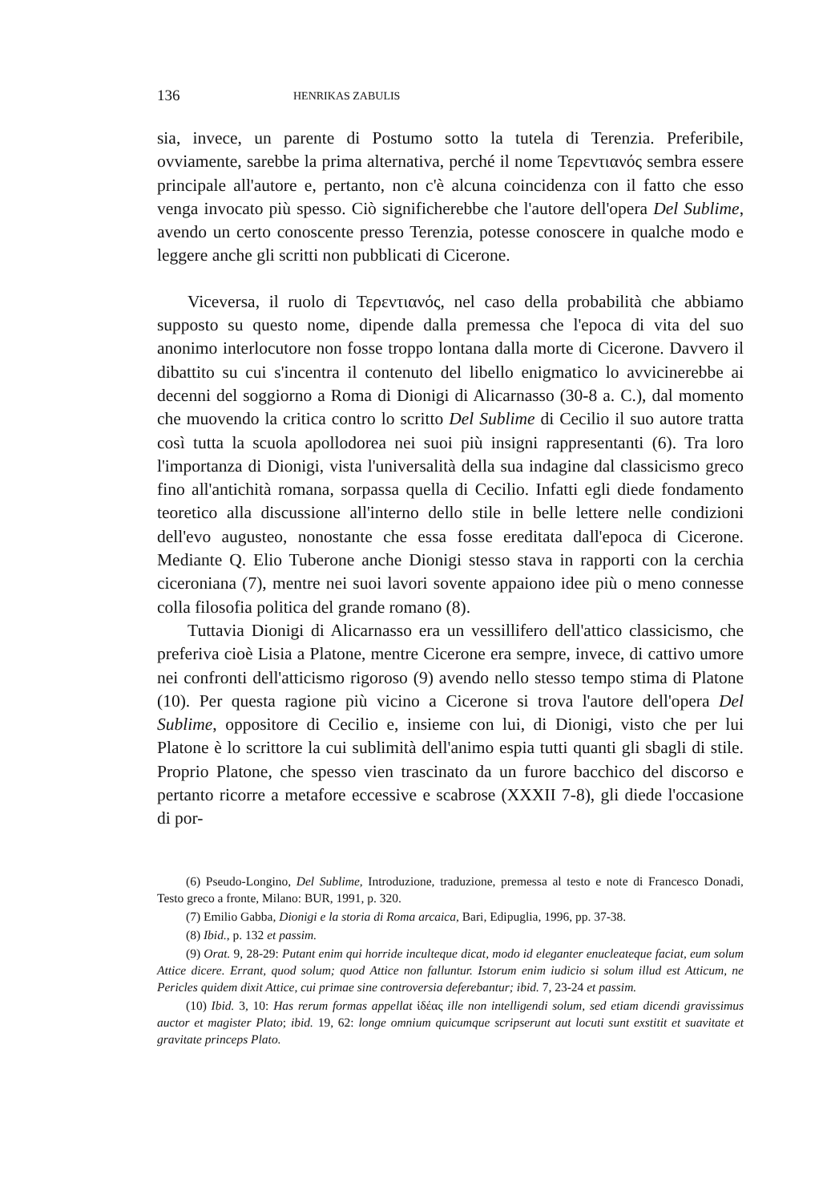136 HENRIKAS ZABULIS
sia, invece, un parente di Postumo sotto la tutela di Terenzia. Preferibile, ovviamente, sarebbe la prima alternativa, perché il nome Τερεντιανός sembra essere principale all'autore e, pertanto, non c'è alcuna coincidenza con il fatto che esso venga invocato più spesso. Ciò significherebbe che l'autore dell'opera Del Sublime, avendo un certo conoscente presso Terenzia, potesse conoscere in qualche modo e leggere anche gli scritti non pubblicati di Cicerone.
Viceversa, il ruolo di Τερεντιανός, nel caso della probabilità che abbiamo supposto su questo nome, dipende dalla premessa che l'epoca di vita del suo anonimo interlocutore non fosse troppo lontana dalla morte di Cicerone. Davvero il dibattito su cui s'incentra il contenuto del libello enigmatico lo avvicinerebbe ai decenni del soggiorno a Roma di Dionigi di Alicarnasso (30-8 a. C.), dal momento che muovendo la critica contro lo scritto Del Sublime di Cecilio il suo autore tratta così tutta la scuola apollodorea nei suoi più insigni rappresentanti (6). Tra loro l'importanza di Dionigi, vista l'universalità della sua indagine dal classicismo greco fino all'antichità romana, sorpassa quella di Cecilio. Infatti egli diede fondamento teoretico alla discussione all'interno dello stile in belle lettere nelle condizioni dell'evo augusteo, nonostante che essa fosse ereditata dall'epoca di Cicerone. Mediante Q. Elio Tuberone anche Dionigi stesso stava in rapporti con la cerchia ciceroniana (7), mentre nei suoi lavori sovente appaiono idee più o meno connesse colla filosofia politica del grande romano (8).
Tuttavia Dionigi di Alicarnasso era un vessillifero dell'attico classicismo, che preferiva cioè Lisia a Platone, mentre Cicerone era sempre, invece, di cattivo umore nei confronti dell'atticismo rigoroso (9) avendo nello stesso tempo stima di Platone (10). Per questa ragione più vicino a Cicerone si trova l'autore dell'opera Del Sublime, oppositore di Cecilio e, insieme con lui, di Dionigi, visto che per lui Platone è lo scrittore la cui sublimità dell'animo espia tutti quanti gli sbagli di stile. Proprio Platone, che spesso vien trascinato da un furore bacchico del discorso e pertanto ricorre a metafore eccessive e scabrose (XXXII 7-8), gli diede l'occasione di por-
(6) Pseudo-Longino, Del Sublime, Introduzione, traduzione, premessa al testo e note di Francesco Donadi, Testo greco a fronte, Milano: BUR, 1991, p. 320.
(7) Emilio Gabba, Dionigi e la storia di Roma arcaica, Bari, Edipuglia, 1996, pp. 37-38.
(8) Ibid., p. 132 et passim.
(9) Orat. 9, 28-29: Putant enim qui horride inculteque dicat, modo id eleganter enucleateque faciat, eum solum Attice dicere. Errant, quod solum; quod Attice non falluntur. Istorum enim iudicio si solum illud est Atticum, ne Pericles quidem dixit Attice, cui primae sine controversia deferebantur; ibid. 7, 23-24 et passim.
(10) Ibid. 3, 10: Has rerum formas appellat ἰδέας ille non intelligendi solum, sed etiam dicendi gravissimus auctor et magister Plato; ibid. 19, 62: longe omnium quicumque scripserunt aut locuti sunt exstitit et suavitate et gravitate princeps Plato.